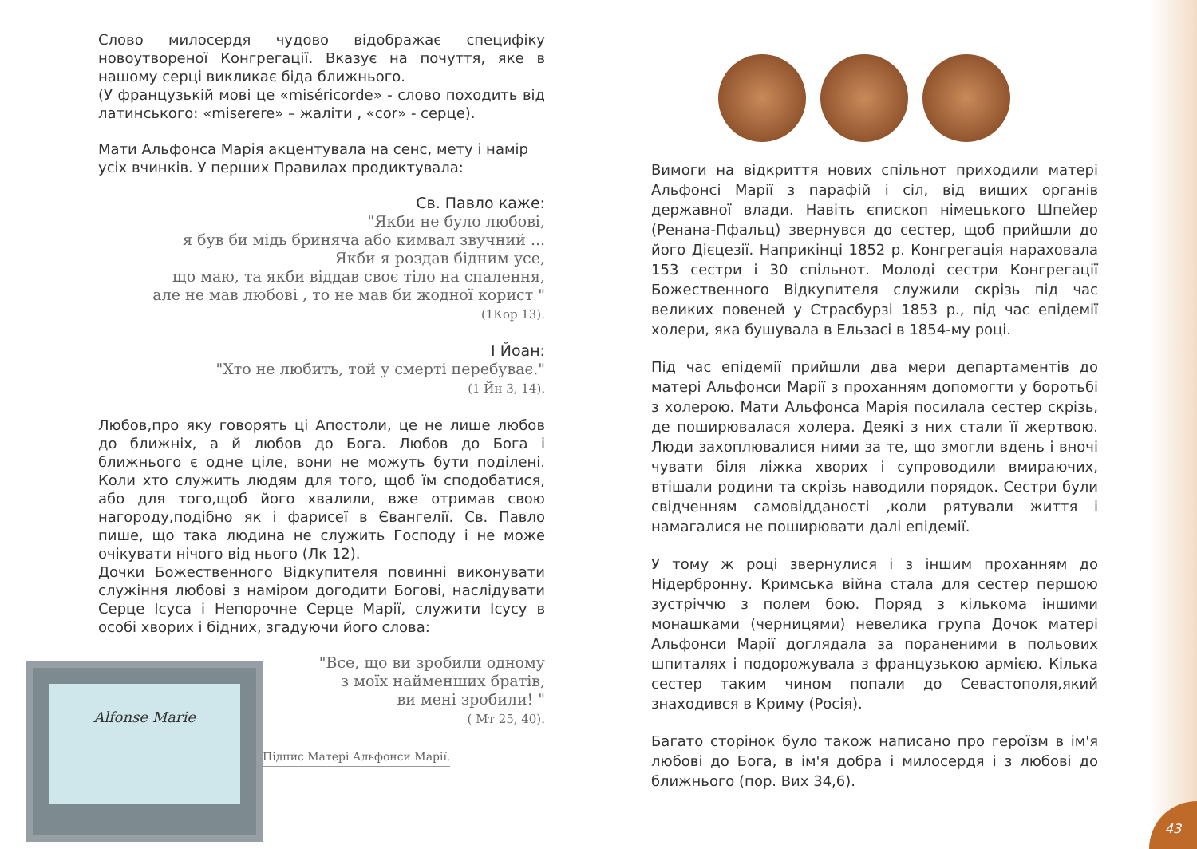Слово милосердя чудово відображає специфіку новоутвореної Конгрегації. Вказує на почуття, яке в нашому серці викликає біда ближнього.
(У французькій мові це «miséricorde» - слово походить від латинського: «miserere» – жаліти , «cor» - серце).
Мати Альфонса Марія акцентувала на сенс, мету і намір усіх вчинків. У перших Правилах продиктувала:
Св. Павло каже:
"Якби не було любові,
я був би мідь бриняча або кимвал звучний ...
Якби я роздав бідним усе,
що маю, та якби віддав своє тіло на спалення,
але не мав любові , то не мав би жодної корист "
(1Кор 13).
І Йоан:
"Хто не любить, той у смерті перебуває."
(1 Йн 3, 14).
Любов,про яку говорять ці Апостоли, це не лише любов до ближніх, а й любов до Бога. Любов до Бога і ближнього є одне ціле, вони не можуть бути поділені. Коли хто служить людям для того, щоб їм сподобатися, або для того,щоб його хвалили, вже отримав свою нагороду,подібно як і фарисеї в Євангелії. Св. Павло пише, що така людина не служить Господу і не може очікувати нічого від нього (Лк 12).
Дочки Божественного Відкупителя повинні виконувати служіння любові з наміром догодити Богові, наслідувати Серце Ісуса і Непорочне Серце Марії, служити Ісусу в особі хворих і бідних, згадуючи його слова:
Alfonse Marie
"Все, що ви зробили одному
з моїх найменших братів,
ви мені зробили! "
( Мт 25, 40).
Підпис Матері Альфонси Марії.
Вимоги на відкриття нових спільнот приходили матері Альфонсі Марії з парафій і сіл, від вищих органів державної влади. Навіть єпископ німецького Шпейер (Ренана-Пфальц) звернувся до сестер, щоб прийшли до його Дієцезії. Наприкінці 1852 р. Конгрегація нараховала 153 сестри і 30 спільнот. Молоді сестри Конгрегації Божественного Відкупителя служили скрізь під час великих повеней у Страсбурзі 1853 р., під час епідемії холери, яка бушувала в Ельзасі в 1854-му році.
Під час епідемії прийшли два мери департаментів до матері Альфонси Марії з проханням допомогти у боротьбі з холерою. Мати Альфонса Марія посилала сестер скрізь, де поширювалася холера. Деякі з них стали її жертвою. Люди захоплювалися ними за те, що змогли вдень і вночі чувати біля ліжка хворих і супроводили вмираючих, втішали родини та скрізь наводили порядок. Сестри були свідченням самовідданості ,коли рятували життя і намагалися не поширювати далі епідемії.
У тому ж році звернулися і з іншим проханням до Нідербронну. Кримська війна стала для сестер першою зустріччю з полем бою. Поряд з кількома іншими монашками (черницями) невелика група Дочок матері Альфонси Марії доглядала за пораненими в польових шпиталях і подорожувала з французькою армією. Кілька сестер таким чином попали до Севастополя,який знаходився в Криму (Росія).
Багато сторінок було також написано про героїзм в ім'я любові до Бога, в ім'я добра і милосердя і з любові до ближнього (пор. Вих 34,6).
43